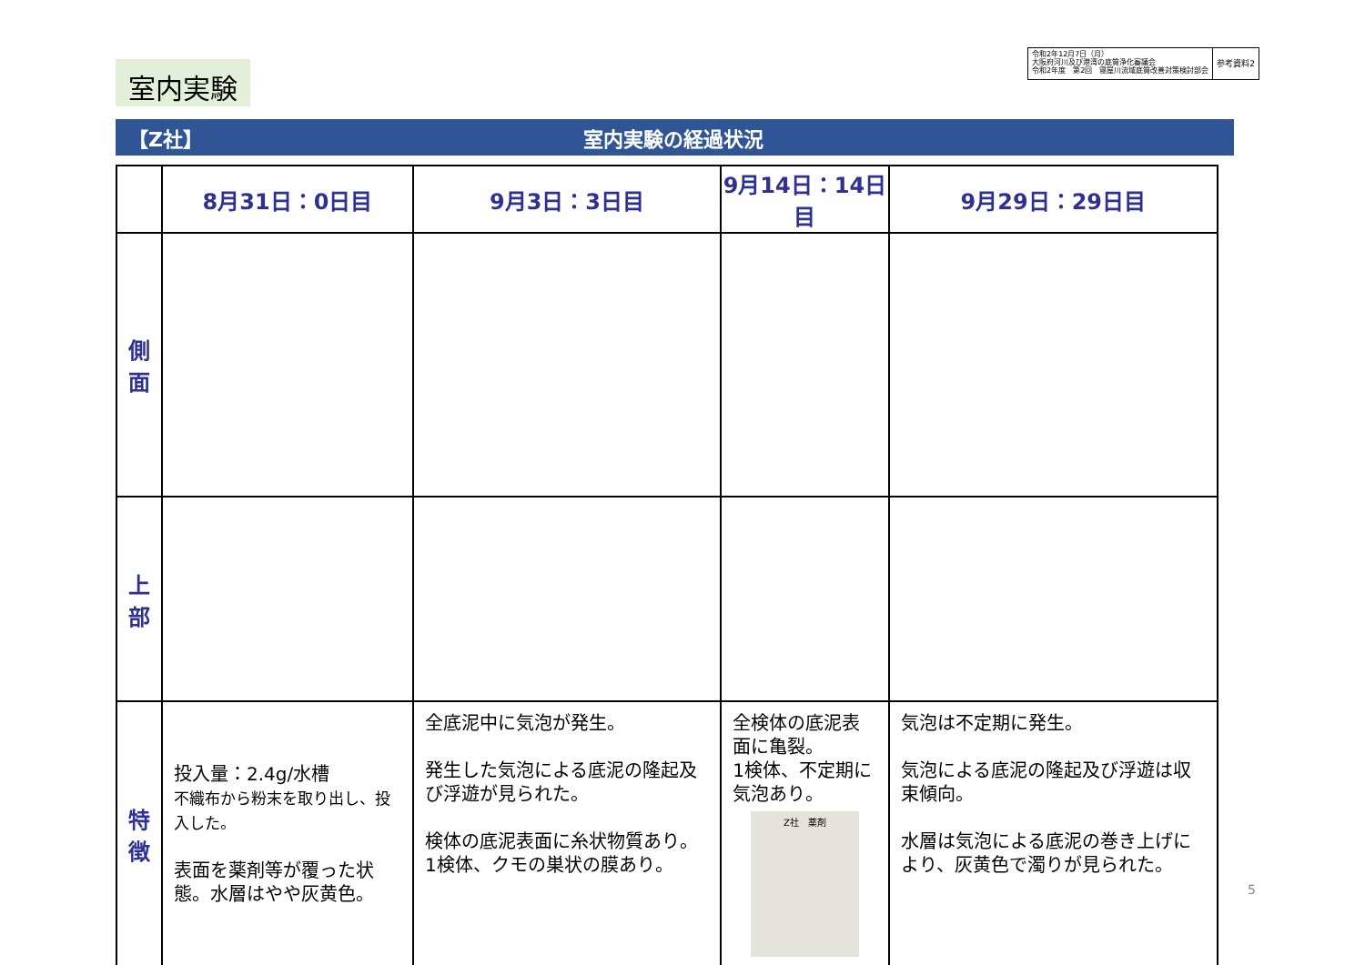室内実験
令和2年12月7日（月）
大阪府河川及び港湾の底質浄化審議会
令和2年度　第2回　寝屋川流域底質改善対策検討部会
参考資料2
【Z社】 室内実験の経過状況
| | 8月31日：0日目 | 9月3日：3日目 | 9月14日：14日目 | 9月29日：29日目 |
| --- | --- | --- | --- | --- |
| 側 面 | | | | |
| 上 部 | | | | |
| 特 徴 | 投入量：2.4g/水槽 不織布から粉末を取り出し、投入した。 表面を薬剤等が覆った状態。水層はやや灰黄色。 | 全底泥中に気泡が発生。 発生した気泡による底泥の隆起及び浮遊が見られた。 検体の底泥表面に糸状物質あり。1検体、クモの巣状の膜あり。 | 全検体の底泥表面に亀裂。 1検体、不定期に気泡あり。 Z社 薬剤 | 気泡は不定期に発生。 気泡による底泥の隆起及び浮遊は収束傾向。 水層は気泡による底泥の巻き上げにより、灰黄色で濁りが見られた。 |
5